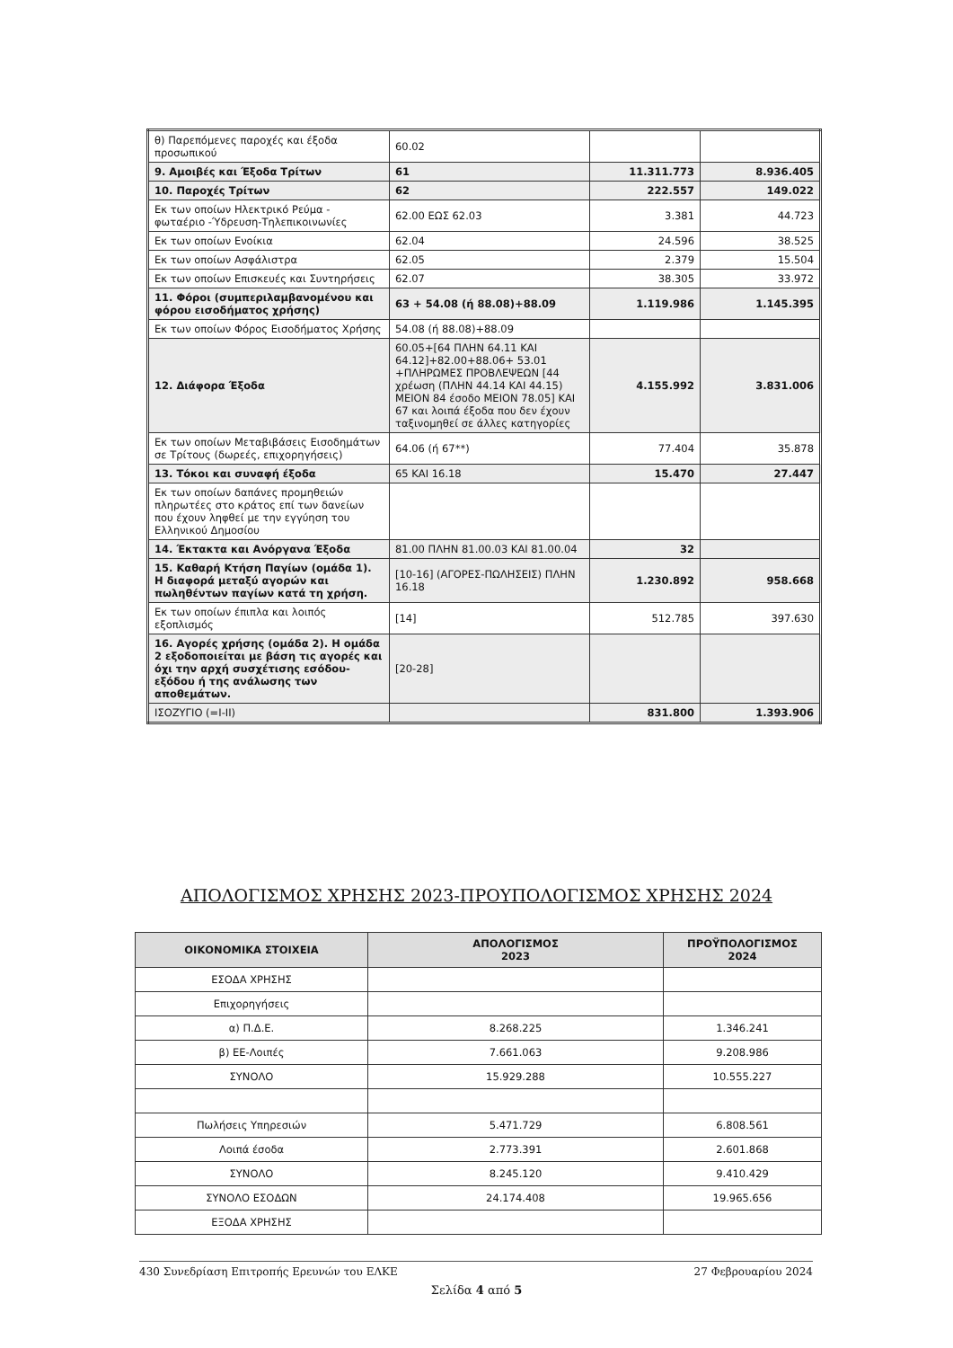| θ) Παρεπόμενες παροχές και έξοδα προσωπικού | 60.02 | | |
| 9. Αμοιβές και Έξοδα Τρίτων | 61 | 11.311.773 | 8.936.405 |
| 10. Παροχές Τρίτων | 62 | 222.557 | 149.022 |
| Εκ των οποίων Ηλεκτρικό Ρεύμα - φωταέριο -Ύδρευση-Τηλεπικοινωνίες | 62.00 ΕΩΣ 62.03 | 3.381 | 44.723 |
| Εκ των οποίων Ενοίκια | 62.04 | 24.596 | 38.525 |
| Εκ των οποίων Ασφάλιστρα | 62.05 | 2.379 | 15.504 |
| Εκ των οποίων Επισκευές και Συντηρήσεις | 62.07 | 38.305 | 33.972 |
| 11. Φόροι (συμπεριλαμβανομένου και φόρου εισοδήματος χρήσης) | 63 + 54.08 (ή 88.08)+88.09 | 1.119.986 | 1.145.395 |
| Εκ των οποίων Φόρος Εισοδήματος Χρήσης | 54.08 (ή 88.08)+88.09 | | |
| 12. Διάφορα Έξοδα | 60.05+[64 ΠΛΗΝ 64.11 ΚΑΙ 64.12]+82.00+88.06+ 53.01 +ΠΛΗΡΩΜΕΣ ΠΡΟΒΛΕΨΕΩΝ [44 χρέωση (ΠΛΗΝ 44.14 ΚΑΙ 44.15) ΜΕΙΟΝ 84 έσοδο ΜΕΙΟΝ 78.05] ΚΑΙ 67 και λοιπά έξοδα που δεν έχουν ταξινομηθεί σε άλλες κατηγορίες | 4.155.992 | 3.831.006 |
| Εκ των οποίων Μεταβιβάσεις Εισοδημάτων σε Τρίτους (δωρεές, επιχορηγήσεις) | 64.06 (ή 67**) | 77.404 | 35.878 |
| 13. Τόκοι και συναφή έξοδα | 65 ΚΑΙ 16.18 | 15.470 | 27.447 |
| Εκ των οποίων δαπάνες προμηθειών πληρωτέες στο κράτος επί των δανείων που έχουν ληφθεί με την εγγύηση του Ελληνικού Δημοσίου | | | |
| 14. Έκτακτα και Ανόργανα Έξοδα | 81.00 ΠΛΗΝ 81.00.03 ΚΑΙ 81.00.04 | 32 | |
| 15. Καθαρή Κτήση Παγίων (ομάδα 1). Η διαφορά μεταξύ αγορών και πωληθέντων παγίων κατά τη χρήση. | [10-16] (ΑΓΟΡΕΣ-ΠΩΛΗΣΕΙΣ) ΠΛΗΝ 16.18 | 1.230.892 | 958.668 |
| Εκ των οποίων έπιπλα και λοιπός εξοπλισμός | [14] | 512.785 | 397.630 |
| 16. Αγορές χρήσης (ομάδα 2). Η ομάδα 2 εξοδοποιείται με βάση τις αγορές και όχι την αρχή συσχέτισης εσόδου-εξόδου ή της ανάλωσης των αποθεμάτων. | [20-28] | | |
| ΙΣΟΖΥΓΙΟ (=I-II) | | 831.800 | 1.393.906 |
ΑΠΟΛΟΓΙΣΜΟΣ ΧΡΗΣΗΣ 2023-ΠΡΟΥΠΟΛΟΓΙΣΜΟΣ ΧΡΗΣΗΣ 2024
| ΟΙΚΟΝΟΜΙΚΑ ΣΤΟΙΧΕΙΑ | ΑΠΟΛΟΓΙΣΜΟΣ 2023 | ΠΡΟΫΠΟΛΟΓΙΣΜΟΣ 2024 |
| --- | --- | --- |
| ΕΣΟΔΑ ΧΡΗΣΗΣ | | |
| Επιχορηγήσεις | | |
| α) Π.Δ.Ε. | 8.268.225 | 1.346.241 |
| β) ΕΕ-Λοιπές | 7.661.063 | 9.208.986 |
| ΣΥΝΟΛΟ | 15.929.288 | 10.555.227 |
| Πωλήσεις Υπηρεσιών | 5.471.729 | 6.808.561 |
| Λοιπά έσοδα | 2.773.391 | 2.601.868 |
| ΣΥΝΟΛΟ | 8.245.120 | 9.410.429 |
| ΣΥΝΟΛΟ ΕΣΟΔΩΝ | 24.174.408 | 19.965.656 |
| ΕΞΟΔΑ ΧΡΗΣΗΣ | | |
430 Συνεδρίαση Επιτροπής Ερευνών του ΕΛΚΕ 27 Φεβρουαρίου 2024
Σελίδα 4 από 5